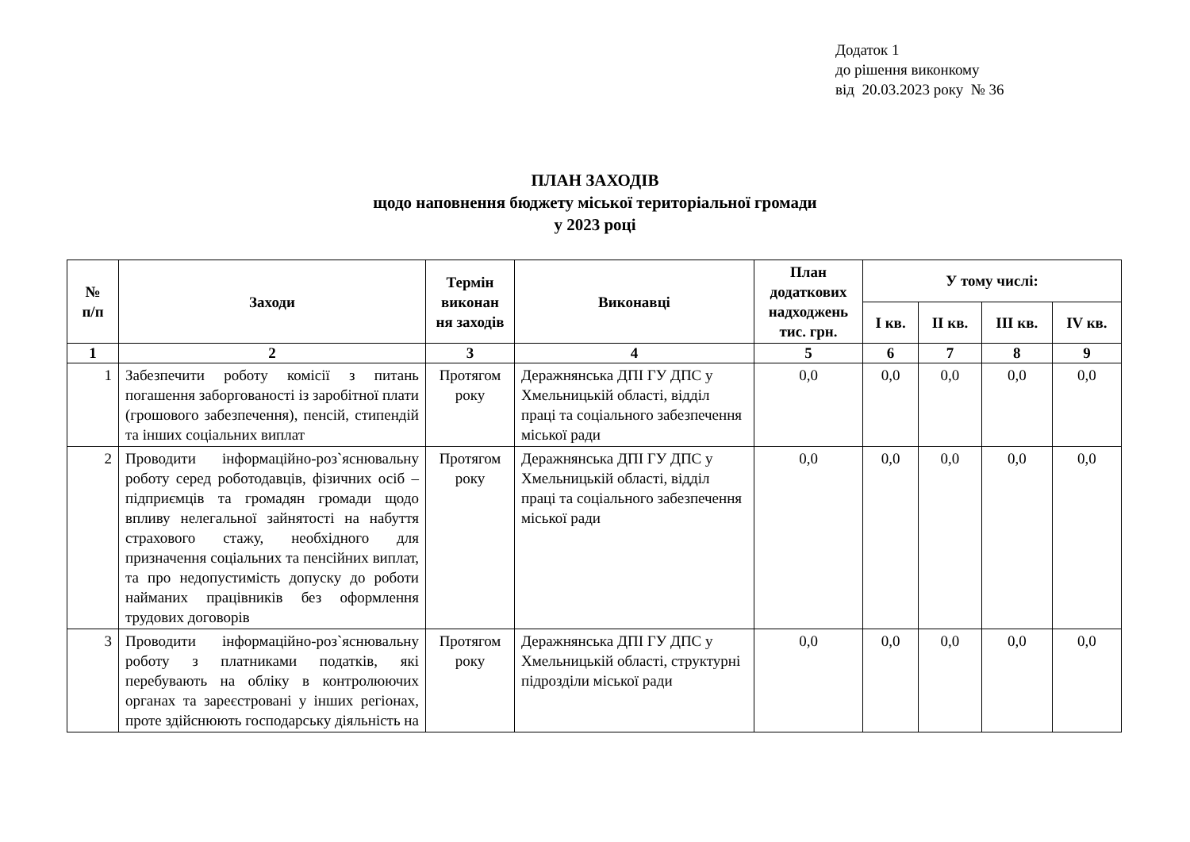Додаток 1
до рішення виконкому
від 20.03.2023 року № 36
ПЛАН ЗАХОДІВ
щодо наповнення бюджету міської територіальної громади
у 2023 році
| № п/п | Заходи | Термін виконан ня заходів | Виконавці | План додаткових надходжень тис. грн. | У тому числі: | | | |
| --- | --- | --- | --- | --- | --- | --- | --- | --- |
| | | | | | I кв. | II кв. | III кв. | IV кв. |
| 1 | 2 | 3 | 4 | 5 | 6 | 7 | 8 | 9 |
| 1 | Забезпечити роботу комісії з питань погашення заборгованості із заробітної плати (грошового забезпечення), пенсій, стипендій та інших соціальних виплат | Протягом року | Деражнянська ДПІ ГУ ДПС у Хмельницькій області, відділ праці та соціального забезпечення міської ради | 0,0 | 0,0 | 0,0 | 0,0 | 0,0 |
| 2 | Проводити інформаційно-роз`яснювальну роботу серед роботодавців, фізичних осіб – підприємців та громадян громади щодо впливу нелегальної зайнятості на набуття страхового стажу, необхідного для призначення соціальних та пенсійних виплат, та про недопустимість допуску до роботи найманих працівників без оформлення трудових договорів | Протягом року | Деражнянська ДПІ ГУ ДПС у Хмельницькій області, відділ праці та соціального забезпечення міської ради | 0,0 | 0,0 | 0,0 | 0,0 | 0,0 |
| 3 | Проводити інформаційно-роз`яснювальну роботу з платниками податків, які перебувають на обліку в контролюючих органах та зареєстровані у інших регіонах, проте здійснюють господарську діяльність на | Протягом року | Деражнянська ДПІ ГУ ДПС у Хмельницькій області, структурні підрозділи міської ради | 0,0 | 0,0 | 0,0 | 0,0 | 0,0 |